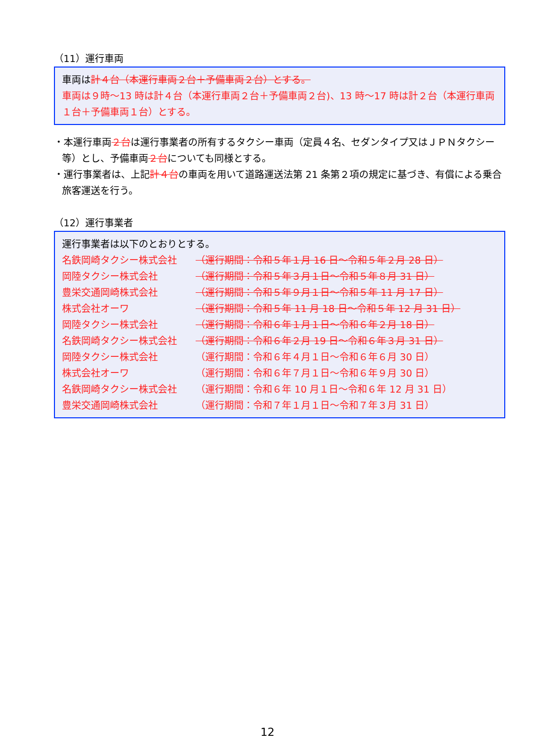（11）運行車両
車両は計４台（本運行車両２台＋予備車両２台）とする。
車両は９時～13 時は計４台（本運行車両２台＋予備車両２台)、13 時～17 時は計２台（本運行車両１台＋予備車両１台）とする。
・本運行車両２台は運行事業者の所有するタクシー車両（定員４名、セダンタイプ又はＪＰＮタクシー等）とし、予備車両２台についても同様とする。
・運行事業者は、上記計４台の車両を用いて道路運送法第 21 条第２項の規定に基づき、有償による乗合旅客運送を行う。
（12）運行事業者
運行事業者は以下のとおりとする。
名鉄岡崎タクシー株式会社 （運行期間：令和５年１月 16 日～令和５年２月 28 日）
岡陸タクシー株式会社 （運行期間：令和５年３月１日～令和５年８月 31 日）
豊栄交通岡崎株式会社 （運行期間：令和５年９月１日～令和５年 11 月 17 日）
株式会社オーワ （運行期間：令和５年 11 月 18 日～令和５年 12 月 31 日）
岡陸タクシー株式会社 （運行期間：令和６年１月１日～令和６年２月 18 日）
名鉄岡崎タクシー株式会社 （運行期間：令和６年２月 19 日～令和６年３月 31 日）
岡陸タクシー株式会社 （運行期間：令和６年４月１日～令和６年６月 30 日）
株式会社オーワ （運行期間：令和６年７月１日～令和６年９月 30 日）
名鉄岡崎タクシー株式会社 （運行期間：令和６年 10 月１日～令和６年 12 月 31 日）
豊栄交通岡崎株式会社 （運行期間：令和７年１月１日～令和７年３月 31 日）
12